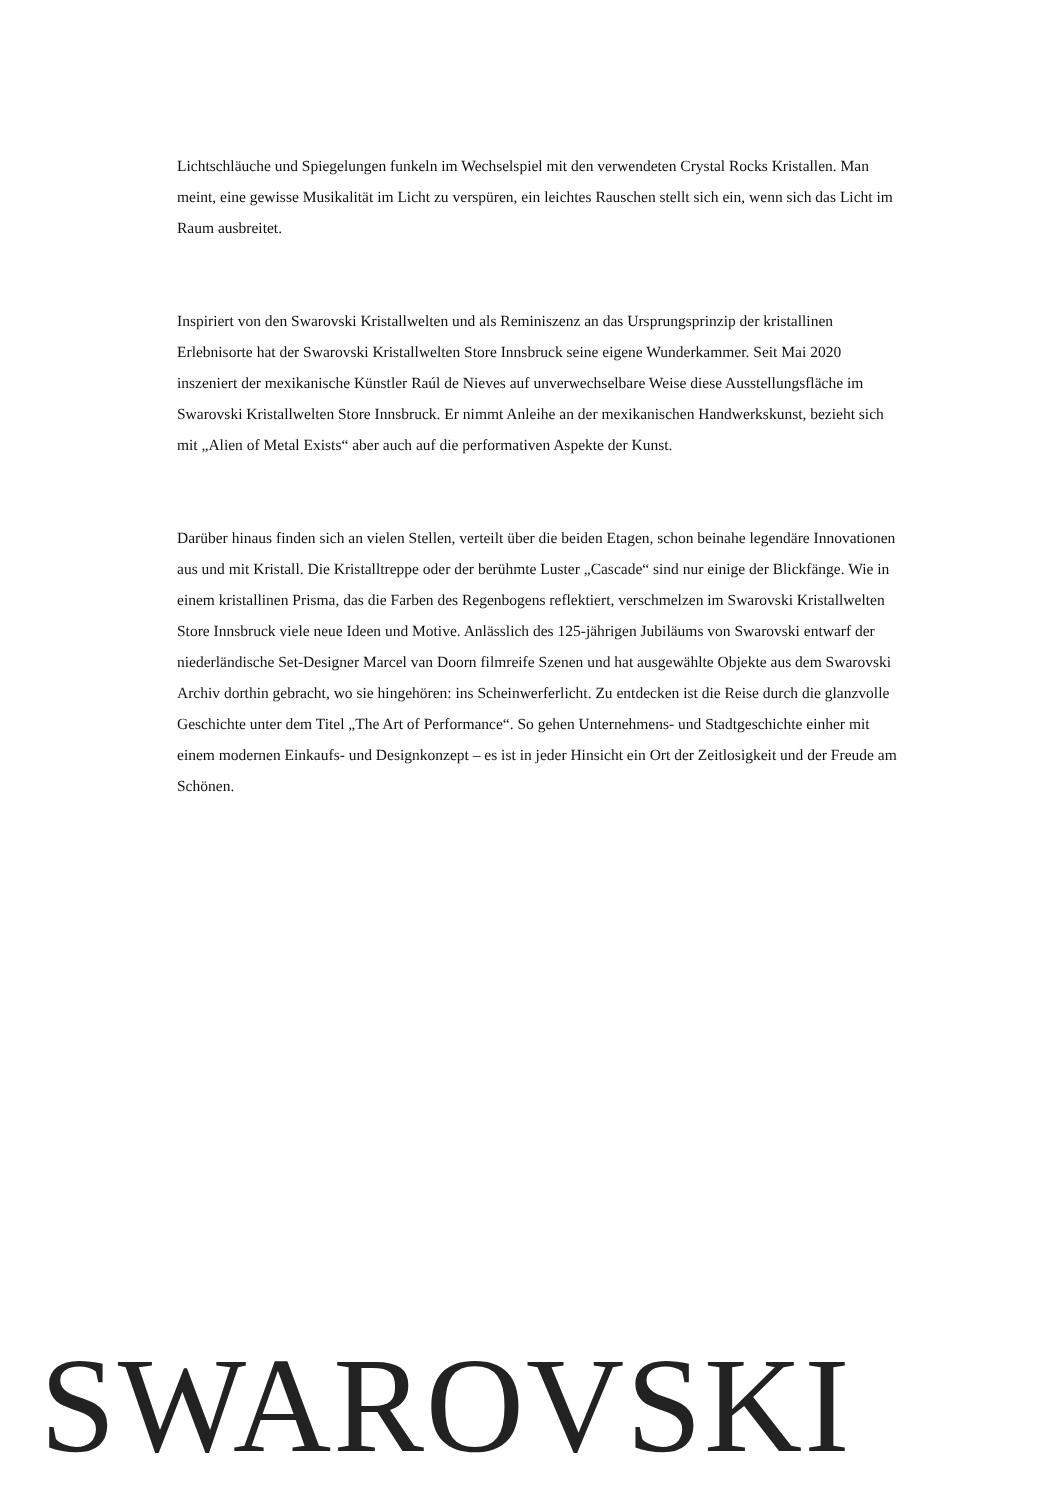Lichtschläuche und Spiegelungen funkeln im Wechselspiel mit den verwendeten Crystal Rocks Kristallen. Man meint, eine gewisse Musikalität im Licht zu verspüren, ein leichtes Rauschen stellt sich ein, wenn sich das Licht im Raum ausbreitet.
Inspiriert von den Swarovski Kristallwelten und als Reminiszenz an das Ursprungsprinzip der kristallinen Erlebnisorte hat der Swarovski Kristallwelten Store Innsbruck seine eigene Wunderkammer. Seit Mai 2020 inszeniert der mexikanische Künstler Raúl de Nieves auf unverwechselbare Weise diese Ausstellungsfläche im Swarovski Kristallwelten Store Innsbruck. Er nimmt Anleihe an der mexikanischen Handwerkskunst, bezieht sich mit „Alien of Metal Exists“ aber auch auf die performativen Aspekte der Kunst.
Darüber hinaus finden sich an vielen Stellen, verteilt über die beiden Etagen, schon beinahe legendäre Innovationen aus und mit Kristall. Die Kristalltreppe oder der berühmte Luster „Cascade“ sind nur einige der Blickfänge. Wie in einem kristallinen Prisma, das die Farben des Regenbogens reflektiert, verschmelzen im Swarovski Kristallwelten Store Innsbruck viele neue Ideen und Motive. Anlässlich des 125-jährigen Jubiläums von Swarovski entwarf der niederländische Set-Designer Marcel van Doorn filmreife Szenen und hat ausgewählte Objekte aus dem Swarovski Archiv dorthin gebracht, wo sie hingehören: ins Scheinwerferlicht. Zu entdecken ist die Reise durch die glanzvolle Geschichte unter dem Titel „The Art of Performance“. So gehen Unternehmens- und Stadtgeschichte einher mit einem modernen Einkaufs- und Designkonzept – es ist in jeder Hinsicht ein Ort der Zeitlosigkeit und der Freude am Schönen.
SWAROVSKI